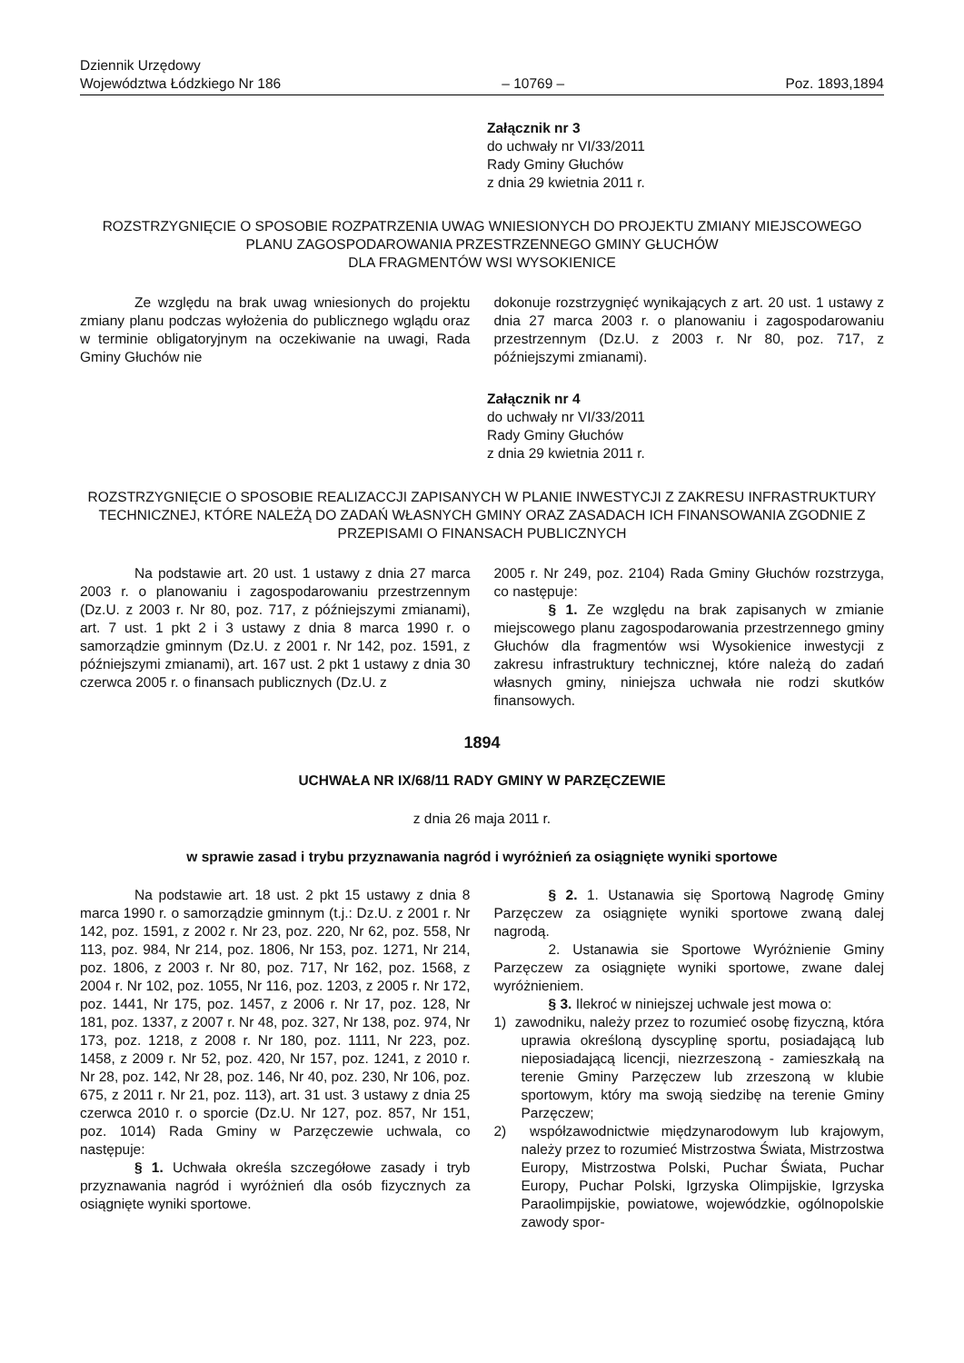Dziennik Urzędowy
Województwa Łódzkiego Nr 186
– 10769 –
Poz. 1893,1894
Załącznik nr 3
do uchwały nr VI/33/2011
Rady Gminy Głuchów
z dnia 29 kwietnia 2011 r.
ROZSTRZYGNIĘCIE O SPOSOBIE ROZPATRZENIA UWAG WNIESIONYCH DO PROJEKTU ZMIANY MIEJSCOWEGO PLANU ZAGOSPODAROWANIA PRZESTRZENNEGO GMINY GŁUCHÓW
DLA FRAGMENTÓW WSI WYSOKIENICE
Ze względu na brak uwag wniesionych do projektu zmiany planu podczas wyłożenia do publicznego wglądu oraz w terminie obligatoryjnym na oczekiwanie na uwagi, Rada Gminy Głuchów nie
dokonuje rozstrzygnięć wynikających z art. 20 ust. 1 ustawy z dnia 27 marca 2003 r. o planowaniu i zagospodarowaniu przestrzennym (Dz.U. z 2003 r. Nr 80, poz. 717, z późniejszymi zmianami).
Załącznik nr 4
do uchwały nr VI/33/2011
Rady Gminy Głuchów
z dnia 29 kwietnia 2011 r.
ROZSTRZYGNIĘCIE O SPOSOBIE REALIZACCJI ZAPISANYCH W PLANIE INWESTYCJI Z ZAKRESU INFRASTRUKTURY TECHNICZNEJ, KTÓRE NALEŻĄ DO ZADAŃ WŁASNYCH GMINY ORAZ ZASADACH ICH FINANSOWANIA ZGODNIE Z PRZEPISAMI O FINANSACH PUBLICZNYCH
Na podstawie art. 20 ust. 1 ustawy z dnia 27 marca 2003 r. o planowaniu i zagospodarowaniu przestrzennym (Dz.U. z 2003 r. Nr 80, poz. 717, z późniejszymi zmianami), art. 7 ust. 1 pkt 2 i 3 ustawy z dnia 8 marca 1990 r. o samorządzie gminnym (Dz.U. z 2001 r. Nr 142, poz. 1591, z późniejszymi zmianami), art. 167 ust. 2 pkt 1 ustawy z dnia 30 czerwca 2005 r. o finansach publicznych (Dz.U. z
2005 r. Nr 249, poz. 2104) Rada Gminy Głuchów rozstrzyga, co następuje:
§ 1. Ze względu na brak zapisanych w zmianie miejscowego planu zagospodarowania przestrzennego gminy Głuchów dla fragmentów wsi Wysokienice inwestycji z zakresu infrastruktury technicznej, które należą do zadań własnych gminy, niniejsza uchwała nie rodzi skutków finansowych.
1894
UCHWAŁA NR IX/68/11 RADY GMINY W PARZĘCZEWIE
z dnia 26 maja 2011 r.
w sprawie zasad i trybu przyznawania nagród i wyróżnień za osiągnięte wyniki sportowe
Na podstawie art. 18 ust. 2 pkt 15 ustawy z dnia 8 marca 1990 r. o samorządzie gminnym (t.j.: Dz.U. z 2001 r. Nr 142, poz. 1591, z 2002 r. Nr 23, poz. 220, Nr 62, poz. 558, Nr 113, poz. 984, Nr 214, poz. 1806, Nr 153, poz. 1271, Nr 214, poz. 1806, z 2003 r. Nr 80, poz. 717, Nr 162, poz. 1568, z 2004 r. Nr 102, poz. 1055, Nr 116, poz. 1203, z 2005 r. Nr 172, poz. 1441, Nr 175, poz. 1457, z 2006 r. Nr 17, poz. 128, Nr 181, poz. 1337, z 2007 r. Nr 48, poz. 327, Nr 138, poz. 974, Nr 173, poz. 1218, z 2008 r. Nr 180, poz. 1111, Nr 223, poz. 1458, z 2009 r. Nr 52, poz. 420, Nr 157, poz. 1241, z 2010 r. Nr 28, poz. 142, Nr 28, poz. 146, Nr 40, poz. 230, Nr 106, poz. 675, z 2011 r. Nr 21, poz. 113), art. 31 ust. 3 ustawy z dnia 25 czerwca 2010 r. o sporcie (Dz.U. Nr 127, poz. 857, Nr 151, poz. 1014) Rada Gminy w Parzęczewie uchwala, co następuje:
§ 1. Uchwała określa szczegółowe zasady i tryb przyznawania nagród i wyróżnień dla osób fizycznych za osiągnięte wyniki sportowe.
§ 2. 1. Ustanawia się Sportową Nagrodę Gminy Parzęczew za osiągnięte wyniki sportowe zwaną dalej nagrodą.
2. Ustanawia sie Sportowe Wyróżnienie Gminy Parzęczew za osiągnięte wyniki sportowe, zwane dalej wyróżnieniem.
§ 3. Ilekroć w niniejszej uchwale jest mowa o:
1) zawodniku, należy przez to rozumieć osobę fizyczną, która uprawia określoną dyscyplinę sportu, posiadającą lub nieposiadającą licencji, niezrzeszoną - zamieszkałą na terenie Gminy Parzęczew lub zrzeszoną w klubie sportowym, który ma swoją siedzibę na terenie Gminy Parzęczew;
2) współzawodnictwie międzynarodowym lub krajowym, należy przez to rozumieć Mistrzostwa Świata, Mistrzostwa Europy, Mistrzostwa Polski, Puchar Świata, Puchar Europy, Puchar Polski, Igrzyska Olimpijskie, Igrzyska Paraolimpijskie, powiatowe, wojewódzkie, ogólnopolskie zawody spor-